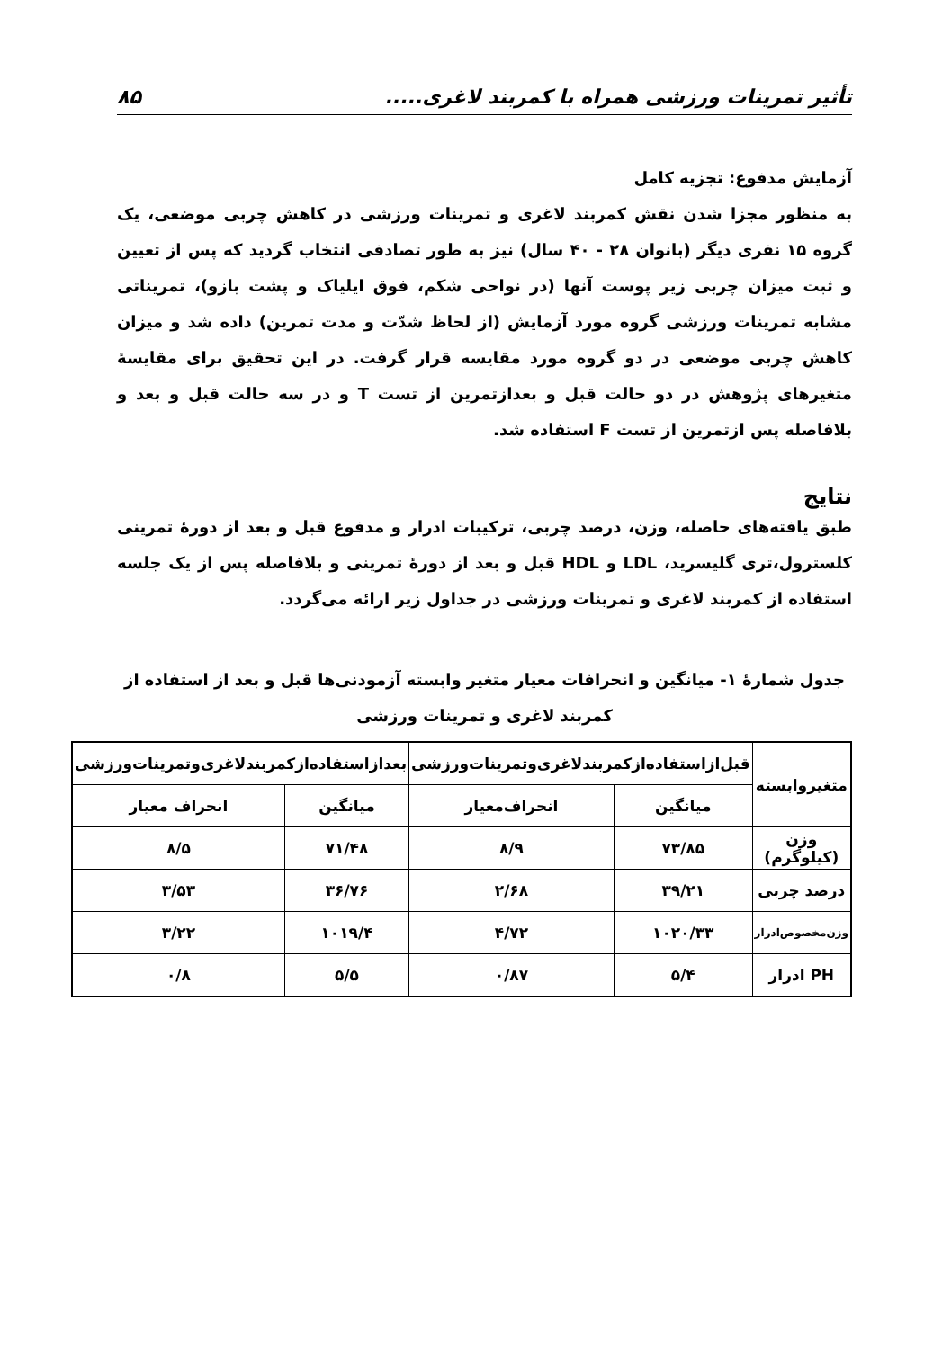تأثیر تمرینات ورزشی همراه با کمربند لاغری..... ۸۵
آزمایش مدفوع: تجزیه کامل
به منظور مجزا شدن نقش کمربند لاغری و تمرینات ورزشی در کاهش چربی موضعی، یک گروه ۱۵ نفری دیگر (بانوان ۲۸ - ۴۰ سال) نیز به طور تصادفی انتخاب گردید که پس از تعیین و ثبت میزان چربی زیر پوست آنها (در نواحی شکم، فوق ایلیاک و پشت بازو)، تمریناتی مشابه تمرینات ورزشی گروه مورد آزمایش (از لحاظ شدّت و مدت تمرین) داده شد و میزان کاهش چربی موضعی در دو گروه مورد مقایسه قرار گرفت. در این تحقیق برای مقایسهٔ متغیرهای پژوهش در دو حالت قبل و بعدازتمرین از تست T و در سه حالت قبل و بعد و بلافاصله پس ازتمرین از تست F استفاده شد.
نتایج
طبق یافته‌های حاصله، وزن، درصد چربی، ترکیبات ادرار و مدفوع قبل و بعد از دورهٔ تمرینی کلسترول،تری گلیسرید، LDL و HDL قبل و بعد از دورهٔ تمرینی و بلافاصله پس از یک جلسه استفاده از کمربند لاغری و تمرینات ورزشی در جداول زیر ارائه می‌گردد.
جدول شمارهٔ ۱- میانگین و انحرافات معیار متغیر وابسته آزمودنی‌ها قبل و بعد از استفاده از کمربند لاغری و تمرینات ورزشی
| متغیروابسته | قبل‌ازاستفاده‌ازکمربندلاغری‌وتمرینات‌ورزشی | | بعدازاستفاده‌ازکمربندلاغری‌وتمرینات‌ورزشی | |
| --- | --- | --- | --- | --- |
| | میانگین | انحراف‌معیار | میانگین | انحراف معیار |
| وزن (کیلوگرم) | ۷۳/۸۵ | ۸/۹ | ۷۱/۴۸ | ۸/۵ |
| درصد چربی | ۳۹/۲۱ | ۲/۶۸ | ۳۶/۷۶ | ۳/۵۳ |
| وزن‌مخصوص‌ادرار | ۱۰۲۰/۳۳ | ۴/۷۲ | ۱۰۱۹/۴ | ۳/۲۲ |
| PH ادرار | ۵/۴ | ۰/۸۷ | ۵/۵ | ۰/۸ |